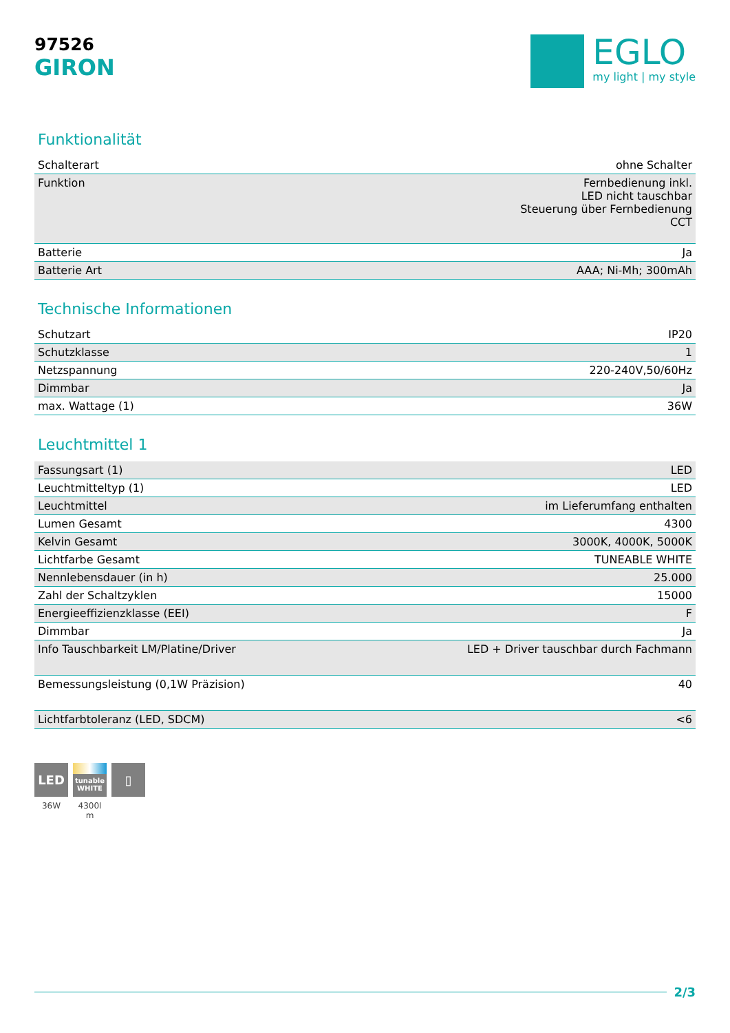97526
GIRON
EGLO
my light | my style
Funktionalität
| Schalterart | ohne Schalter |
| Funktion | Fernbedienung inkl. LED nicht tauschbar Steuerung über Fernbedienung CCT |
| Batterie | Ja |
| Batterie Art | AAA; Ni-Mh; 300mAh |
Technische Informationen
| Schutzart | IP20 |
| Schutzklasse | 1 |
| Netzspannung | 220-240V,50/60Hz |
| Dimmbar | Ja |
| max. Wattage (1) | 36W |
Leuchtmittel 1
| Fassungsart (1) | LED |
| Leuchtmitteltyp (1) | LED |
| Leuchtmittel | im Lieferumfang enthalten |
| Lumen Gesamt | 4300 |
| Kelvin Gesamt | 3000K, 4000K, 5000K |
| Lichtfarbe Gesamt | TUNEABLE WHITE |
| Nennlebensdauer (in h) | 25.000 |
| Zahl der Schaltzyklen | 15000 |
| Energieeffizienzklasse (EEI) | F |
| Dimmbar | Ja |
| Info Tauschbarkeit LM/Platine/Driver | LED + Driver tauschbar durch Fachmann |
| Bemessungsleistung (0,1W Präzision) | 40 |
| Lichtfarbtoleranz (LED, SDCM) | <6 |
LED
36W
tunable
WHITE
4300l
m
▯
2/3